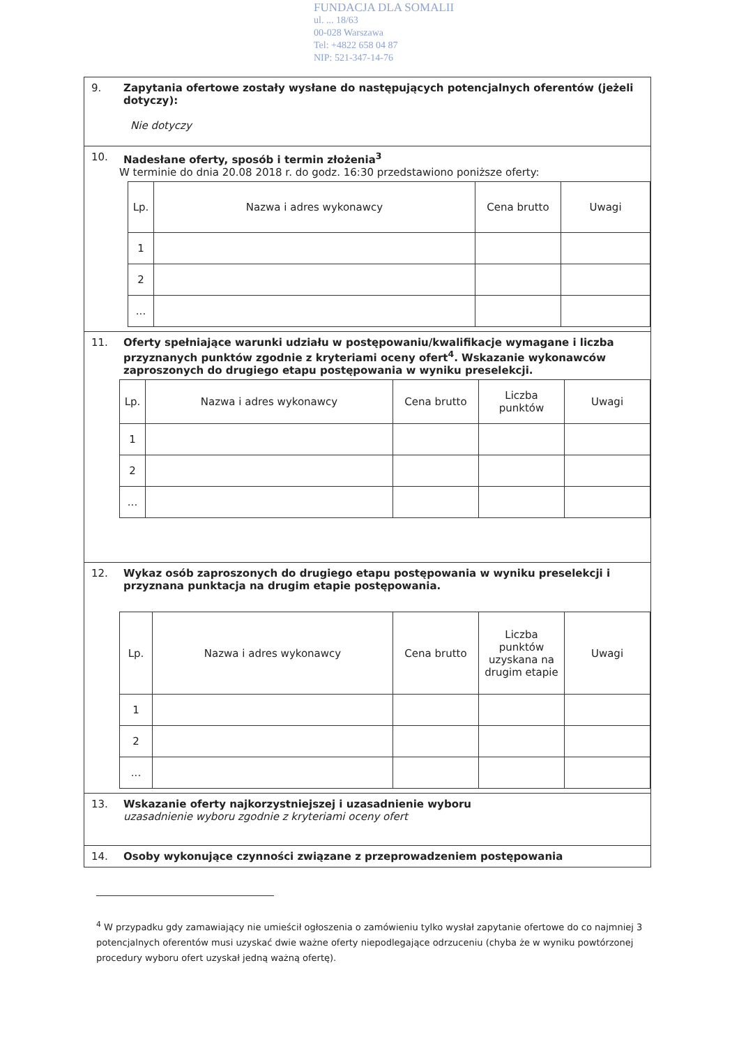FUNDACJA DLA SOMALII
ul. ... 18/63
00-028 Warszawa
Tel: +4822 658 04 87
NIP: 521-347-14-76
9. Zapytania ofertowe zostały wysłane do następujących potencjalnych oferentów (jeżeli dotyczy):
Nie dotyczy
10. Nadesłane oferty, sposób i termin złożenia<sup>3</sup>
W terminie do dnia 20.08 2018 r. do godz. 16:30 przedstawiono poniższe oferty:
| Lp. | Nazwa i adres wykonawcy | Cena brutto | Uwagi |
| --- | --- | --- | --- |
| 1 | | | |
| 2 | | | |
| ... | | | |
11. Oferty spełniające warunki udziału w postępowaniu/kwalifikacje wymagane i liczba przyznanych punktów zgodnie z kryteriami oceny ofert<sup>4</sup>. Wskazanie wykonawców zaproszonych do drugiego etapu postępowania w wyniku preselekcji.
| Lp. | Nazwa i adres wykonawcy | Cena brutto | Liczba punktów | Uwagi |
| --- | --- | --- | --- | --- |
| 1 | | | | |
| 2 | | | | |
| ... | | | | |
12. Wykaz osób zaproszonych do drugiego etapu postępowania w wyniku preselekcji i przyznana punktacja na drugim etapie postępowania.
| Lp. | Nazwa i adres wykonawcy | Cena brutto | Liczba punktów uzyskana na drugim etapie | Uwagi |
| --- | --- | --- | --- | --- |
| 1 | | | | |
| 2 | | | | |
| ... | | | | |
13. Wskazanie oferty najkorzystniejszej i uzasadnienie wyboru
uzasadnienie wyboru zgodnie z kryteriami oceny ofert
14. Osoby wykonujące czynności związane z przeprowadzeniem postępowania
<sup>4</sup> W przypadku gdy zamawiający nie umieścił ogłoszenia o zamówieniu tylko wysłał zapytanie ofertowe do co najmniej 3 potencjalnych oferentów musi uzyskać dwie ważne oferty niepodlegające odrzuceniu (chyba że w wyniku powtórzonej procedury wyboru ofert uzyskał jedną ważną ofertę).